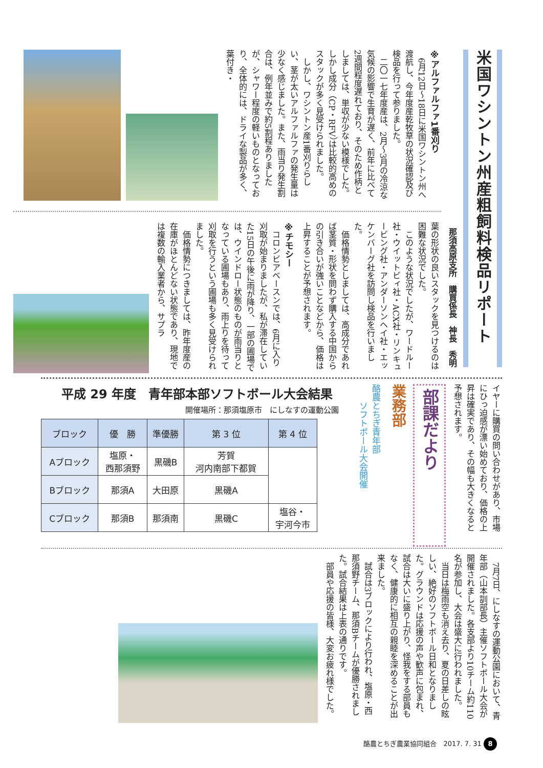米国ワシントン州産粗飼料検品リポート
那須高原支所　購買係長　神長　秀明
※アルファルファ1番刈り
6月12日～18日に米国ワシントン州へ渡航し、今年度産乾牧草の状況確認及び検品を行って参りました。
二〇一七年度産は、2月～3月の冷涼な気候の影響で生育が遅く、前年に比べて2週間程度遅れており、そのため作柄としましては、単収が少ない模様でした。しかし成分（CP・RFV）は比較的高めのスタックが多く見受けられました。
しかし、ワシントン産1番刈りらしい、茎が太いアルファルファの発生量は少なく感じました。また、雨当り発生割合は、例年並みで約5割程ありましたが、シャワー程度の軽いものとなっており、全体的には、ドライな製品が多く、葉付き・
葉の形状の良いスタックを見つけるのは困難な状況でした。
このような状況でしたが、ワードルー社・ウイットビィ社・ACX社・リンキュービング社・アンダーソンヘイ社・エッケンバーグ社を訪問し検品を行いました。
価格情勢としましては、高成分であれば茎質・形状を問わず購入する中国からの引き合いが強いことなどから、価格は上昇することが予想されます。
※チモシー
コロンビアベースンでは、6月に入り刈取が始まりましたが、私が滞在していた15日の午後に雨が降り、一部の圃場では、ウインドロー状態のものが雨当りとなっている圃場もあり、雨上りを待って刈取を行うという圃場も多く見受けられました。
価格情勢につきましては、昨年度産の在庫がほとんどない状態であり、現地では複数の輸入業者から、サプラ
イヤーに購買の問い合わせがあり、市場にひっ迫感が漂い始めており、価格の上昇は確実であり、その幅も大きくなると予想されます。
部課だより
業務部
酪農とちぎ青年部
　　ソフトボール大会開催
平成 29 年度　青年部本部ソフトボール大会結果
開催場所：那須塩原市　にしなすの運動公園
| ブロック | 優 勝 | 準優勝 | 第 3 位 | 第 4 位 |
| --- | --- | --- | --- | --- |
| Aブロック | 塩原・ 西那須野 | 黒磯B | 芳賀 河内南部下都賀 | |
| Bブロック | 那須A | 大田原 | 黒磯A | |
| Cブロック | 那須B | 那須南 | 黒磯C | 塩谷・ 宇河今市 |
7月7日、にしなすの運動公園において、青年部（山本訓部長）主催ソフトボール大会が開催されました。各支部より10チーム約110名が参加し、大会は盛大に行われました。
当日は梅雨空も消え去り、夏の日差しの眩しい、絶好のソフトボール日和となりました。グラウンドは応援の声や歓声に包まれ、試合は大いに盛り上がり、怪我をする部員もなく、健康的に相互の親睦を深めることが出来ました。
試合は3ブロックにより行われ、塩原・西那須野チーム、那須Bチームが優勝されました。試合結果は上表の通りです。
部員や応援の皆様、大変お疲れ様でした。
酪農とちぎ農業協同組合　2017. 7. 31 8